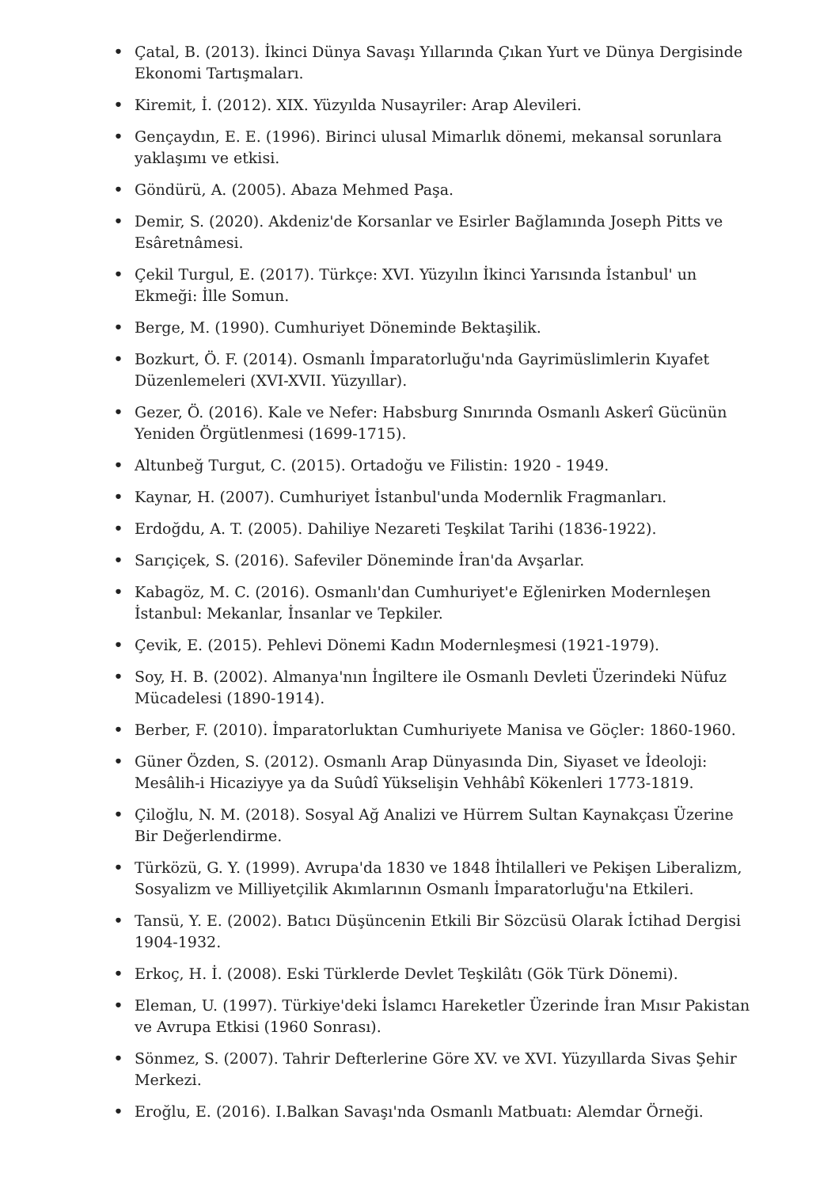• Çatal, B. (2013). İkinci Dünya Savaşı Yıllarında Çıkan Yurt ve Dünya Dergisinde Ekonomi Tartışmaları.
• Kiremit, İ. (2012). XIX. Yüzyılda Nusayriler: Arap Alevileri.
• Gençaydın, E. E. (1996). Birinci ulusal Mimarlık dönemi, mekansal sorunlara yaklaşımı ve etkisi.
• Göndürü, A. (2005). Abaza Mehmed Paşa.
• Demir, S. (2020). Akdeniz'de Korsanlar ve Esirler Bağlamında Joseph Pitts ve Esâretnâmesi.
• Çekil Turgul, E. (2017). Türkçe: XVI. Yüzyılın İkinci Yarısında İstanbul' un Ekmeği: İlle Somun.
• Berge, M. (1990). Cumhuriyet Döneminde Bektaşilik.
• Bozkurt, Ö. F. (2014). Osmanlı İmparatorluğu'nda Gayrimüslimlerin Kıyafet Düzenlemeleri (XVI-XVII. Yüzyıllar).
• Gezer, Ö. (2016). Kale ve Nefer: Habsburg Sınırında Osmanlı Askerî Gücünün Yeniden Örgütlenmesi (1699-1715).
• Altunbeğ Turgut, C. (2015). Ortadoğu ve Filistin: 1920 - 1949.
• Kaynar, H. (2007). Cumhuriyet İstanbul'unda Modernlik Fragmanları.
• Erdoğdu, A. T. (2005). Dahiliye Nezareti Teşkilat Tarihi (1836-1922).
• Sarıçiçek, S. (2016). Safeviler Döneminde İran'da Avşarlar.
• Kabagöz, M. C. (2016). Osmanlı'dan Cumhuriyet'e Eğlenirken Modernleşen İstanbul: Mekanlar, İnsanlar ve Tepkiler.
• Çevik, E. (2015). Pehlevi Dönemi Kadın Modernleşmesi (1921-1979).
• Soy, H. B. (2002). Almanya'nın İngiltere ile Osmanlı Devleti Üzerindeki Nüfuz Mücadelesi (1890-1914).
• Berber, F. (2010). İmparatorluktan Cumhuriyete Manisa ve Göçler: 1860-1960.
• Güner Özden, S. (2012). Osmanlı Arap Dünyasında Din, Siyaset ve İdeoloji: Mesâlih-i Hicaziyye ya da Suûdî Yükselişin Vehhâbî Kökenleri 1773-1819.
• Çiloğlu, N. M. (2018). Sosyal Ağ Analizi ve Hürrem Sultan Kaynakçası Üzerine Bir Değerlendirme.
• Türközü, G. Y. (1999). Avrupa'da 1830 ve 1848 İhtilalleri ve Pekişen Liberalizm, Sosyalizm ve Milliyetçilik Akımlarının Osmanlı İmparatorluğu'na Etkileri.
• Tansü, Y. E. (2002). Batıcı Düşüncenin Etkili Bir Sözcüsü Olarak İctihad Dergisi 1904-1932.
• Erkoç, H. İ. (2008). Eski Türklerde Devlet Teşkilâtı (Gök Türk Dönemi).
• Eleman, U. (1997). Türkiye'deki İslamcı Hareketler Üzerinde İran Mısır Pakistan ve Avrupa Etkisi (1960 Sonrası).
• Sönmez, S. (2007). Tahrir Defterlerine Göre XV. ve XVI. Yüzyıllarda Sivas Şehir Merkezi.
• Eroğlu, E. (2016). I.Balkan Savaşı'nda Osmanlı Matbuatı: Alemdar Örneği.